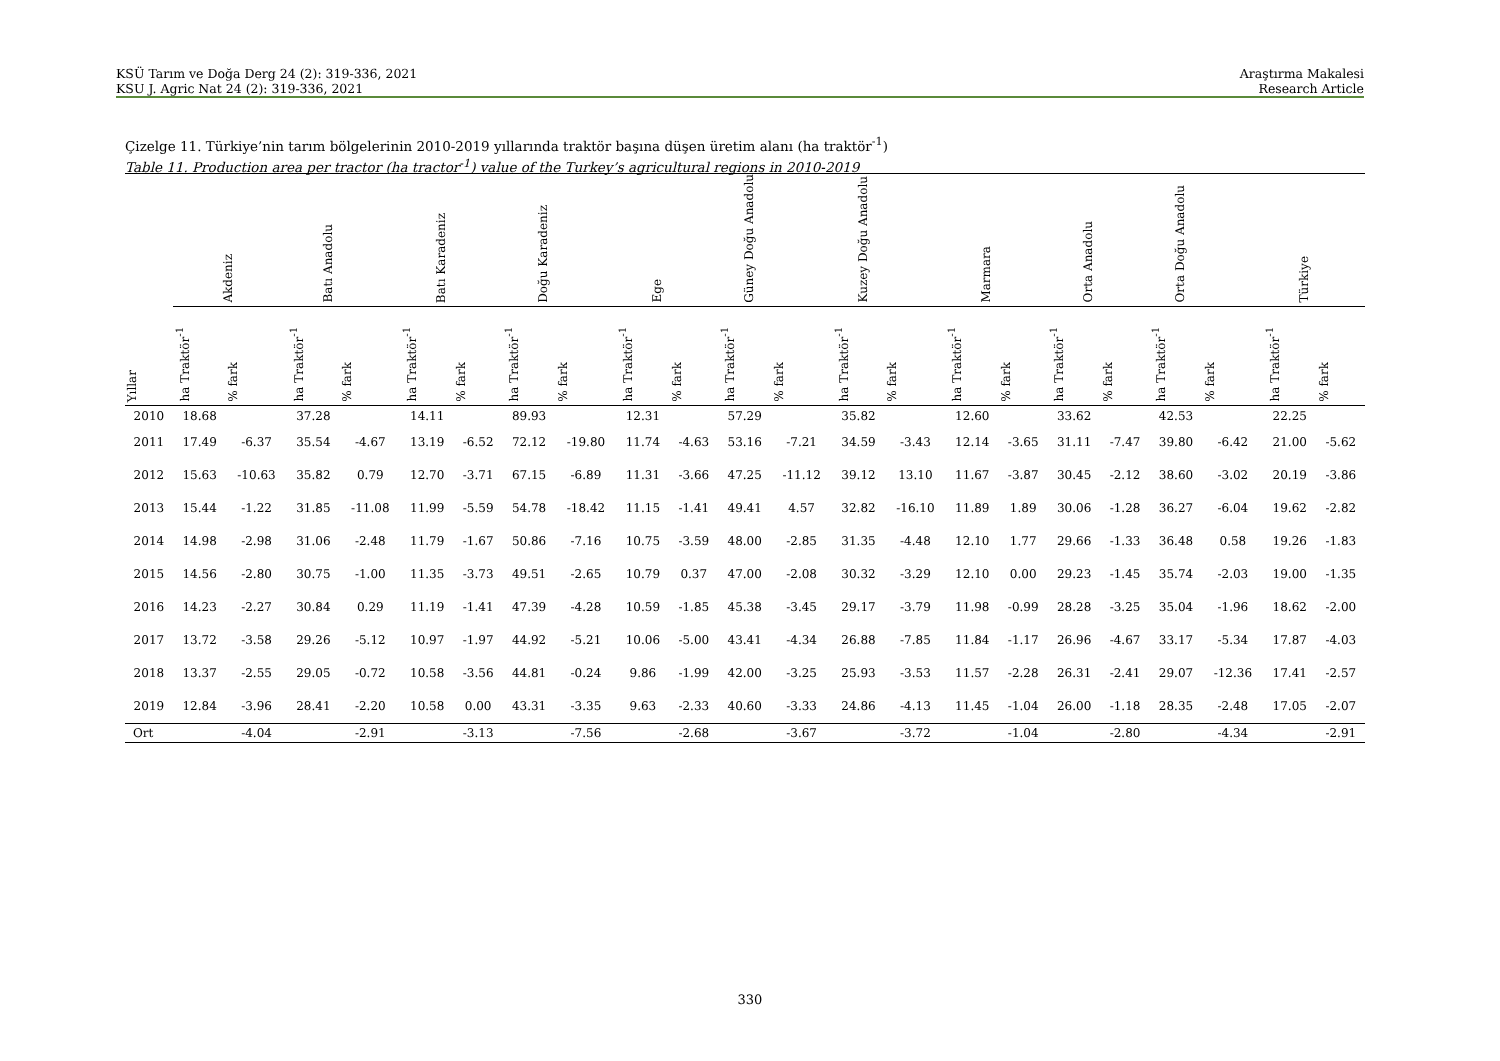KSÜ Tarım ve Doğa Derg 24 (2): 319-336, 2021
KSU J. Agric Nat 24 (2): 319-336, 2021
Araştırma Makalesi
Research Article
Çizelge 11. Türkiye’nin tarım bölgelerinin 2010-2019 yıllarında traktör başına düşen üretim alanı (ha traktör<sup>-1</sup>)
Table 11. Production area per tractor (ha tractor<sup>-1</sup>) value of the Turkey’s agricultural regions in 2010-2019
| | Akdeniz | | Batı Anadolu | | Batı Karadeniz | | Doğu Karadeniz | | Ege | | Güney Doğu Anadolu | | Kuzey Doğu Anadolu | | Marmara | | Orta Anadolu | | Orta Doğu Anadolu | | Türkiye | |
| --- | --- | --- | --- | --- | --- | --- | --- | --- | --- | --- | --- | --- | --- | --- | --- | --- | --- | --- | --- | --- | --- | --- |
| Yıllar | ha Traktör<sup>-1</sup> | % fark | ha Traktör<sup>-1</sup> | % fark | ha Traktör<sup>-1</sup> | % fark | ha Traktör<sup>-1</sup> | % fark | ha Traktör<sup>-1</sup> | % fark | ha Traktör<sup>-1</sup> | % fark | ha Traktör<sup>-1</sup> | % fark | ha Traktör<sup>-1</sup> | % fark | ha Traktör<sup>-1</sup> | % fark | ha Traktör<sup>-1</sup> | % fark | ha Traktör<sup>-1</sup> | % fark |
| 2010 | 18.68 | | 37.28 | | 14.11 | | 89.93 | | 12.31 | | 57.29 | | 35.82 | | 12.60 | | 33.62 | | 42.53 | | 22.25 | |
| 2011 | 17.49 | -6.37 | 35.54 | -4.67 | 13.19 | -6.52 | 72.12 | -19.80 | 11.74 | -4.63 | 53.16 | -7.21 | 34.59 | -3.43 | 12.14 | -3.65 | 31.11 | -7.47 | 39.80 | -6.42 | 21.00 | -5.62 |
| 2012 | 15.63 | -10.63 | 35.82 | 0.79 | 12.70 | -3.71 | 67.15 | -6.89 | 11.31 | -3.66 | 47.25 | -11.12 | 39.12 | 13.10 | 11.67 | -3.87 | 30.45 | -2.12 | 38.60 | -3.02 | 20.19 | -3.86 |
| 2013 | 15.44 | -1.22 | 31.85 | -11.08 | 11.99 | -5.59 | 54.78 | -18.42 | 11.15 | -1.41 | 49.41 | 4.57 | 32.82 | -16.10 | 11.89 | 1.89 | 30.06 | -1.28 | 36.27 | -6.04 | 19.62 | -2.82 |
| 2014 | 14.98 | -2.98 | 31.06 | -2.48 | 11.79 | -1.67 | 50.86 | -7.16 | 10.75 | -3.59 | 48.00 | -2.85 | 31.35 | -4.48 | 12.10 | 1.77 | 29.66 | -1.33 | 36.48 | 0.58 | 19.26 | -1.83 |
| 2015 | 14.56 | -2.80 | 30.75 | -1.00 | 11.35 | -3.73 | 49.51 | -2.65 | 10.79 | 0.37 | 47.00 | -2.08 | 30.32 | -3.29 | 12.10 | 0.00 | 29.23 | -1.45 | 35.74 | -2.03 | 19.00 | -1.35 |
| 2016 | 14.23 | -2.27 | 30.84 | 0.29 | 11.19 | -1.41 | 47.39 | -4.28 | 10.59 | -1.85 | 45.38 | -3.45 | 29.17 | -3.79 | 11.98 | -0.99 | 28.28 | -3.25 | 35.04 | -1.96 | 18.62 | -2.00 |
| 2017 | 13.72 | -3.58 | 29.26 | -5.12 | 10.97 | -1.97 | 44.92 | -5.21 | 10.06 | -5.00 | 43.41 | -4.34 | 26.88 | -7.85 | 11.84 | -1.17 | 26.96 | -4.67 | 33.17 | -5.34 | 17.87 | -4.03 |
| 2018 | 13.37 | -2.55 | 29.05 | -0.72 | 10.58 | -3.56 | 44.81 | -0.24 | 9.86 | -1.99 | 42.00 | -3.25 | 25.93 | -3.53 | 11.57 | -2.28 | 26.31 | -2.41 | 29.07 | -12.36 | 17.41 | -2.57 |
| 2019 | 12.84 | -3.96 | 28.41 | -2.20 | 10.58 | 0.00 | 43.31 | -3.35 | 9.63 | -2.33 | 40.60 | -3.33 | 24.86 | -4.13 | 11.45 | -1.04 | 26.00 | -1.18 | 28.35 | -2.48 | 17.05 | -2.07 |
| Ort | | -4.04 | | -2.91 | | -3.13 | | -7.56 | | -2.68 | | -3.67 | | -3.72 | | -1.04 | | -2.80 | | -4.34 | | -2.91 |
330